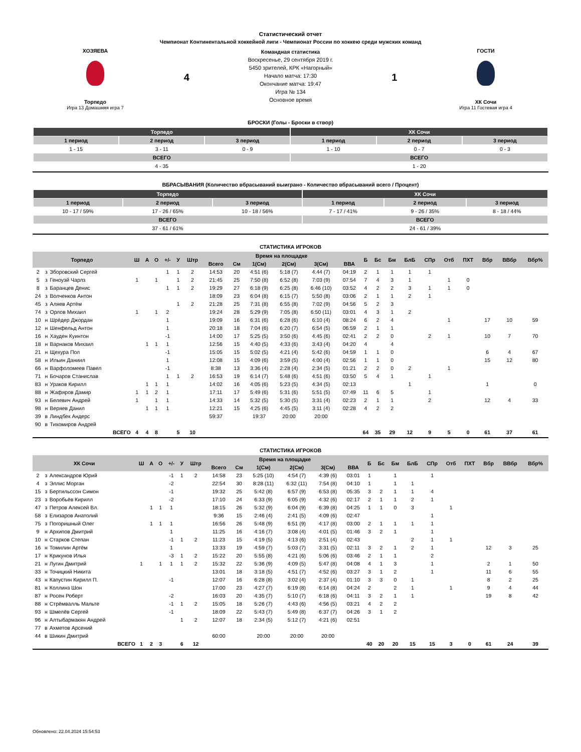Статистический отчет
Чемпионат Континентальной хоккейной лиги - Чемпионат России по хоккею среди мужских команд
ХОЗЯЕВА
Торпедо
Игра 13 Домашняя игра 7
4
Командная статистика
Воскресенье, 29 сентября 2019 г.
5450 зрителей, КРК «Нагорный»
Начало матча: 17:30
Окончание матча: 19:47
Игра № 134
Основное время
1
ГОСТИ
ХК Сочи
Игра 11 Гостевая игра 4
БРОСКИ (Голы - Броски в створ)
| Торпедо | | | ХК Сочи | | |
| --- | --- | --- | --- | --- | --- |
| 1 период | 2 период | 3 период | 1 период | 2 период | 3 период |
| 1 - 15 | 3 - 11 | 0 - 9 | 1 - 10 | 0 - 7 | 0 - 3 |
| ВСЕГО | | | ВСЕГО | | |
| 4 - 35 | | | 1 - 20 | | |
ВБРАСЫВАНИЯ (Количество вбрасываний выиграно - Количество вбрасываний всего / Процент)
| Торпедо | | | ХК Сочи | | |
| --- | --- | --- | --- | --- | --- |
| 1 период | 2 период | 3 период | 1 период | 2 период | 3 период |
| 10 - 17 / 59% | 17 - 26 / 65% | 10 - 18 / 56% | 7 - 17 / 41% | 9 - 26 / 35% | 8 - 18 / 44% |
| ВСЕГО | | | ВСЕГО | | |
| 37 - 61 / 61% | | | 24 - 61 / 39% | | |
СТАТИСТИКА ИГРОКОВ
| Торпедо | | | Ш | А | О | +/- | У | Штр | Время на площадке | | | | | | Б | Бс | Бм | БлБ | СПр | Отб | ПХТ | Вбр | ВВбр | Вбр% |
| --- | --- | --- | --- | --- | --- | --- | --- | --- | --- | --- | --- | --- | --- | --- | --- | --- | --- | --- | --- | --- | --- | --- | --- | --- |
| | | | | | | | | | Всего | См | 1(См) | 2(См) | 3(См) | ВВА | | | | | | | | | | |
| 2 | з | Зборовский Сергей | | | | 1 | 1 | 2 | 14:53 | 20 | 4:51 (6) | 5:18 (7) | 4:44 (7) | 04:19 | 2 | 1 | 1 | 1 | 1 | | | | | |
| 5 | з | Геноуэй Чарлз | 1 | | 1 | | 1 | 2 | 21:45 | 25 | 7:50 (8) | 6:52 (8) | 7:03 (9) | 07:54 | 7 | 4 | 3 | 1 | | 1 | 0 | | | |
| 8 | з | Баранцев Денис | | | | 1 | 1 | 2 | 19:29 | 27 | 6:18 (9) | 6:25 (8) | 6:46 (10) | 03:52 | 4 | 2 | 2 | 3 | 1 | 1 | 0 | | | |
| 24 | з | Волченков Антон | | | | | | | 18:09 | 23 | 6:04 (8) | 6:15 (7) | 5:50 (8) | 03:06 | 2 | 1 | 1 | 2 | 1 | | | | | |
| 45 | з | Аляев Артём | | | | | 1 | 2 | 21:28 | 25 | 7:31 (8) | 6:55 (8) | 7:02 (9) | 04:56 | 5 | 2 | 3 | | | | | | | |
| 74 | з | Орлов Михаил | 1 | | 1 | 2 | | | 19:24 | 28 | 5:29 (9) | 7:05 (8) | 6:50 (11) | 03:01 | 4 | 3 | 1 | 2 | | | | | | |
| 10 | н | Шрёдер Джордан | | | | 1 | | | 19:09 | 16 | 6:31 (6) | 6:28 (6) | 6:10 (4) | 08:24 | 6 | 2 | 4 | | | 1 | | 17 | 10 | 59 |
| 12 | н | Шенфельд Антон | | | | 1 | | | 20:18 | 18 | 7:04 (6) | 6:20 (7) | 6:54 (5) | 06:59 | 2 | 1 | 1 | | | | | | | |
| 16 | н | Хауден Куинтон | | | | -1 | | | 14:00 | 17 | 5:25 (5) | 3:50 (6) | 4:45 (6) | 02:41 | 2 | 2 | 0 | | 2 | 1 | | 10 | 7 | 70 |
| 18 | н | Варнаков Михаил | | 1 | 1 | 1 | | | 12:56 | 15 | 4:40 (5) | 4:33 (6) | 3:43 (4) | 04:20 | 4 | | 4 | | | | | | | |
| 21 | н | Щехура Пол | | | | -1 | | | 15:05 | 15 | 5:02 (5) | 4:21 (4) | 5:42 (6) | 04:59 | 1 | 1 | 0 | | | | | 6 | 4 | 67 |
| 58 | н | Ильин Даниил | | | | 1 | | | 12:08 | 15 | 4:09 (6) | 3:59 (5) | 4:00 (4) | 02:56 | 1 | 1 | 0 | | | | | 15 | 12 | 80 |
| 66 | н | Варфоломеев Павел | | | | -1 | | | 8:38 | 13 | 3:36 (4) | 2:28 (4) | 2:34 (5) | 01:21 | 2 | 2 | 0 | 2 | | 1 | | | | |
| 71 | н | Бочаров Станислав | | | | 1 | 1 | 2 | 16:53 | 19 | 6:14 (7) | 5:48 (6) | 4:51 (6) | 03:50 | 5 | 4 | 1 | | 1 | | | | | |
| 83 | н | Ураков Кирилл | | 1 | 1 | 1 | | | 14:02 | 16 | 4:05 (6) | 5:23 (5) | 4:34 (5) | 02:13 | | | | 1 | | | | 1 | | 0 |
| 88 | н | Жафяров Дамир | 1 | 1 | 2 | 1 | | | 17:11 | 17 | 5:49 (6) | 5:31 (6) | 5:51 (5) | 07:49 | 11 | 6 | 5 | | 1 | | | | | |
| 93 | н | Белевич Андрей | 1 | | 1 | 1 | | | 14:33 | 14 | 5:32 (5) | 5:30 (5) | 3:31 (4) | 02:23 | 2 | 1 | 1 | | 2 | | | 12 | 4 | 33 |
| 98 | н | Веряев Данил | | 1 | 1 | 1 | | | 12:21 | 15 | 4:25 (6) | 4:45 (5) | 3:11 (4) | 02:28 | 4 | 2 | 2 | | | | | | | |
| 39 | в | Линдбек Андерс | | | | | | | 59:37 | | 19:37 | 20:00 | 20:00 | | | | | | | | | | | |
| 90 | в | Тихомиров Андрей | | | | | | | | | | | | | | | | | | | | | | |
| ВСЕГО | | | 4 | 4 | 8 | | 5 | 10 | | | | | | | 64 | 35 | 29 | 12 | 9 | 5 | 0 | 61 | 37 | 61 |
СТАТИСТИКА ИГРОКОВ
| ХК Сочи | | | Ш | А | О | +/- | У | Штр | Время на площадке | | | | | | Б | Бс | Бм | БлБ | СПр | Отб | ПХТ | Вбр | ВВбр | Вбр% |
| --- | --- | --- | --- | --- | --- | --- | --- | --- | --- | --- | --- | --- | --- | --- | --- | --- | --- | --- | --- | --- | --- | --- | --- | --- |
| | | | | | | | | | Всего | См | 1(См) | 2(См) | 3(См) | ВВА | | | | | | | | | | |
| 2 | з | Александров Юрий | | | | -1 | 1 | 2 | 14:58 | 23 | 5:25 (10) | 4:54 (7) | 4:39 (6) | 03:01 | 1 | | 1 | | 1 | | | | | |
| 4 | з | Эллис Морган | | | | -2 | | | 22:54 | 30 | 8:28 (11) | 6:32 (11) | 7:54 (8) | 04:10 | 1 | | 1 | 1 | | | | | | |
| 15 | з | Бертильссон Симон | | | | -1 | | | 19:32 | 25 | 5:42 (8) | 6:57 (9) | 6:53 (8) | 05:35 | 3 | 2 | 1 | 1 | 4 | | | | | |
| 23 | з | Воробьёв Кирилл | | | | -2 | | | 17:10 | 24 | 6:33 (9) | 6:05 (9) | 4:32 (6) | 02:17 | 2 | 1 | 1 | 2 | 1 | | | | | |
| 47 | з | Петров Алексей Вл. | | 1 | 1 | 1 | | | 18:15 | 26 | 5:32 (9) | 6:04 (9) | 6:39 (8) | 04:25 | 1 | 1 | 0 | 3 | | 1 | | | | |
| 58 | з | Елизаров Анатолий | | | | | | | 9:36 | 15 | 2:46 (4) | 2:41 (5) | 4:09 (6) | 02:47 | | | | | 1 | | | | | |
| 75 | з | Погоришный Олег | | 1 | 1 | 1 | | | 16:56 | 26 | 5:48 (9) | 6:51 (9) | 4:17 (8) | 03:00 | 2 | 1 | 1 | 1 | 1 | | | | | |
| 9 | н | Архипов Дмитрий | | | | 1 | | | 11:25 | 16 | 4:16 (7) | 3:08 (4) | 4:01 (5) | 01:46 | 3 | 2 | 1 | | 1 | | | | | |
| 10 | н | Старков Степан | | | | -1 | 1 | 2 | 11:23 | 15 | 4:19 (5) | 4:13 (6) | 2:51 (4) | 02:43 | | | | 2 | 1 | 1 | | | | |
| 16 | н | Томилин Артём | | | | 1 | | | 13:33 | 19 | 4:59 (7) | 5:03 (7) | 3:31 (5) | 02:11 | 3 | 2 | 1 | 2 | 1 | | | 12 | 3 | 25 |
| 17 | н | Крикунов Илья | | | | -3 | 1 | 2 | 15:22 | 20 | 5:55 (8) | 4:21 (6) | 5:06 (6) | 03:46 | 2 | 1 | 1 | | 2 | | | | | |
| 21 | н | Лугин Дмитрий | 1 | | 1 | 1 | 1 | 2 | 15:32 | 22 | 5:36 (9) | 4:09 (5) | 5:47 (8) | 04:08 | 4 | 1 | 3 | | 1 | | | 2 | 1 | 50 |
| 33 | н | Точицкий Никита | | | | | | | 13:01 | 18 | 3:18 (5) | 4:51 (7) | 4:52 (6) | 03:27 | 3 | 1 | 2 | | 1 | | | 11 | 6 | 55 |
| 43 | н | Капустин Кирилл П. | | | | -1 | | | 12:07 | 16 | 6:28 (8) | 3:02 (4) | 2:37 (4) | 01:10 | 3 | 3 | 0 | 1 | | | | 8 | 2 | 25 |
| 81 | н | Коллинз Шон | | | | | | | 17:00 | 23 | 4:27 (7) | 6:19 (8) | 6:14 (8) | 04:24 | 2 | | 2 | 1 | | 1 | | 9 | 4 | 44 |
| 87 | н | Росен Роберт | | | | -2 | | | 16:03 | 20 | 4:35 (7) | 5:10 (7) | 6:18 (6) | 04:11 | 3 | 2 | 1 | 1 | | | | 19 | 8 | 42 |
| 88 | н | Стрёмвалль Мальте | | | | -1 | 1 | 2 | 15:05 | 18 | 5:26 (7) | 4:43 (6) | 4:56 (5) | 03:21 | 4 | 2 | 2 | | | | | | | |
| 93 | н | Шмелёв Сергей | | | | -1 | | | 18:09 | 22 | 5:43 (7) | 5:49 (8) | 6:37 (7) | 04:26 | 3 | 1 | 2 | | | | | | | |
| 96 | н | Алтыбармакян Андрей | | | | | 1 | 2 | 12:07 | 18 | 2:34 (5) | 5:12 (7) | 4:21 (6) | 02:51 | | | | | | | | | | |
| 77 | в | Ахметов Арсений | | | | | | | | | | | | | | | | | | | | | | |
| 44 | в | Шикин Дмитрий | | | | | | | 60:00 | | 20:00 | 20:00 | 20:00 | | | | | | | | | | | |
| ВСЕГО | | | 1 | 2 | 3 | | 6 | 12 | | | | | | | 40 | 20 | 20 | 15 | 15 | 3 | 0 | 61 | 24 | 39 |
Обновлено: 22.04.2024 15:54:53